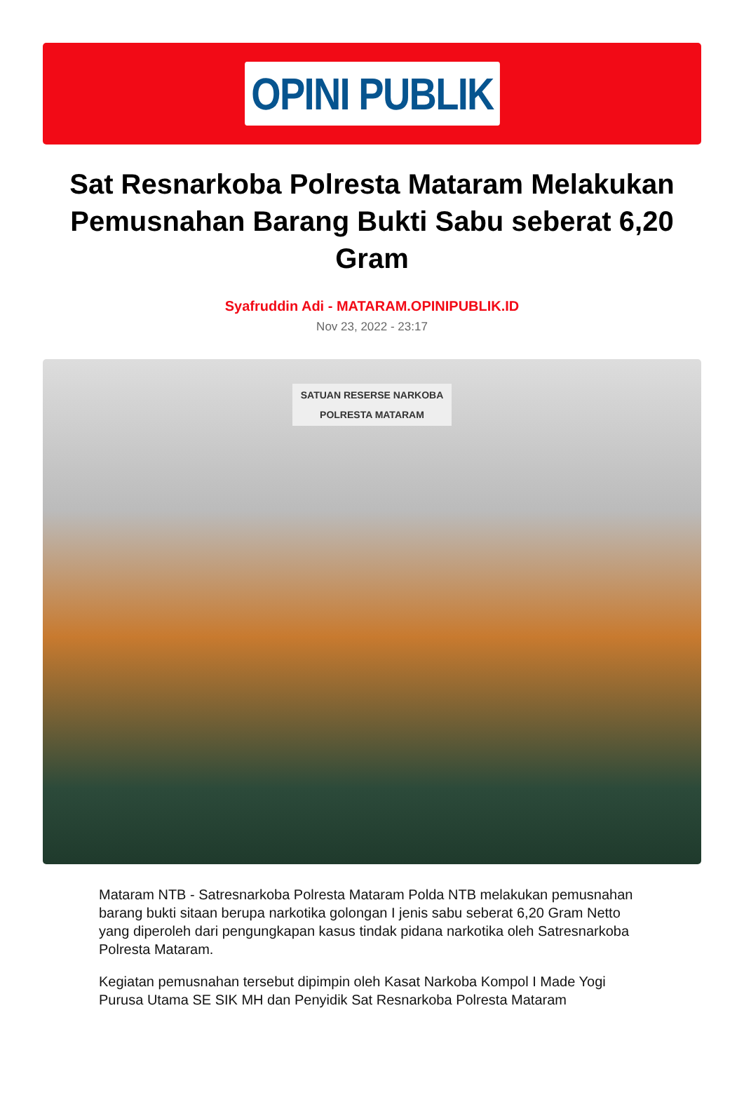OPINI PUBLIK
Sat Resnarkoba Polresta Mataram Melakukan Pemusnahan Barang Bukti Sabu seberat 6,20 Gram
Syafruddin Adi - MATARAM.OPINIPUBLIK.ID
Nov 23, 2022 - 23:17
SATUAN RESERSE NARKOBA
POLRESTA MATARAM
Mataram NTB - Satresnarkoba Polresta Mataram Polda NTB melakukan pemusnahan barang bukti sitaan berupa narkotika golongan I jenis sabu seberat 6,20 Gram Netto yang diperoleh dari pengungkapan kasus tindak pidana narkotika oleh Satresnarkoba Polresta Mataram.
Kegiatan pemusnahan tersebut dipimpin oleh Kasat Narkoba Kompol I Made Yogi Purusa Utama SE SIK MH dan Penyidik Sat Resnarkoba Polresta Mataram